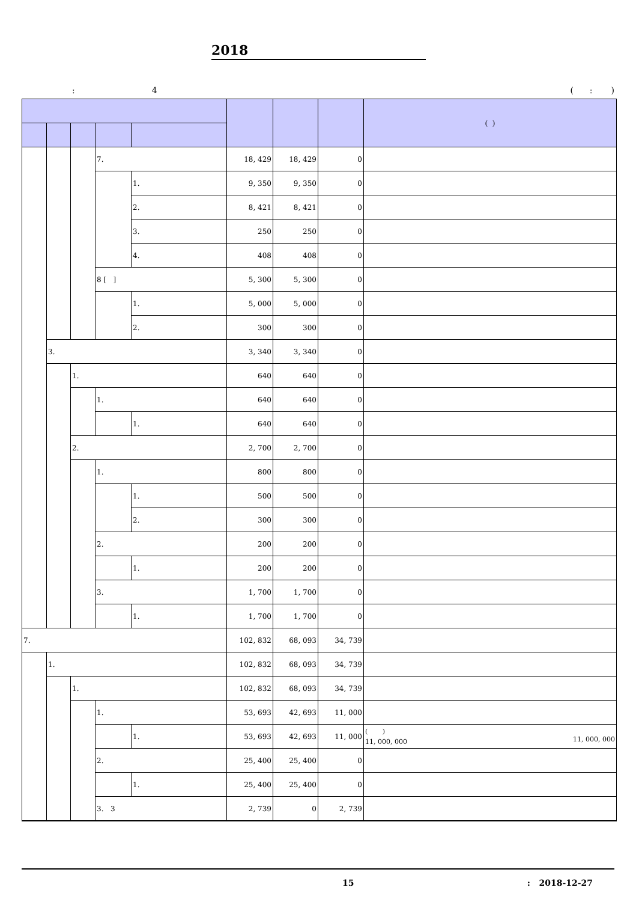2018
: 4 ( : )
| | | | | | | | | ( ) |
| --- | --- | --- | --- | --- | --- | --- | --- | --- |
| | | | 7. | | 18, 429 | 18, 429 | 0 | |
| | | | | 1. | 9, 350 | 9, 350 | 0 | |
| | | | | 2. | 8, 421 | 8, 421 | 0 | |
| | | | | 3. | 250 | 250 | 0 | |
| | | | | 4. | 408 | 408 | 0 | |
| | | | 8 [ ] | | 5, 300 | 5, 300 | 0 | |
| | | | | 1. | 5, 000 | 5, 000 | 0 | |
| | | | | 2. | 300 | 300 | 0 | |
| | 3. | | | | 3, 340 | 3, 340 | 0 | |
| | | 1. | | | 640 | 640 | 0 | |
| | | | 1. | | 640 | 640 | 0 | |
| | | | | 1. | 640 | 640 | 0 | |
| | | 2. | | | 2, 700 | 2, 700 | 0 | |
| | | | 1. | | 800 | 800 | 0 | |
| | | | | 1. | 500 | 500 | 0 | |
| | | | | 2. | 300 | 300 | 0 | |
| | | | 2. | | 200 | 200 | 0 | |
| | | | | 1. | 200 | 200 | 0 | |
| | | | 3. | | 1, 700 | 1, 700 | 0 | |
| | | | | 1. | 1, 700 | 1, 700 | 0 | |
| 7. | | | | | 102, 832 | 68, 093 | 34, 739 | |
| | 1. | | | | 102, 832 | 68, 093 | 34, 739 | |
| | | 1. | | | 102, 832 | 68, 093 | 34, 739 | |
| | | | 1. | | 53, 693 | 42, 693 | 11, 000 | |
| | | | | 1. | 53, 693 | 42, 693 | 11, 000 | ( ) 11, 000, 000 11, 000, 000 |
| | | | 2. | | 25, 400 | 25, 400 | 0 | |
| | | | | 1. | 25, 400 | 25, 400 | 0 | |
| | | | 3. 3 | | 2, 739 | 0 | 2, 739 | |
15: 2018-12-27